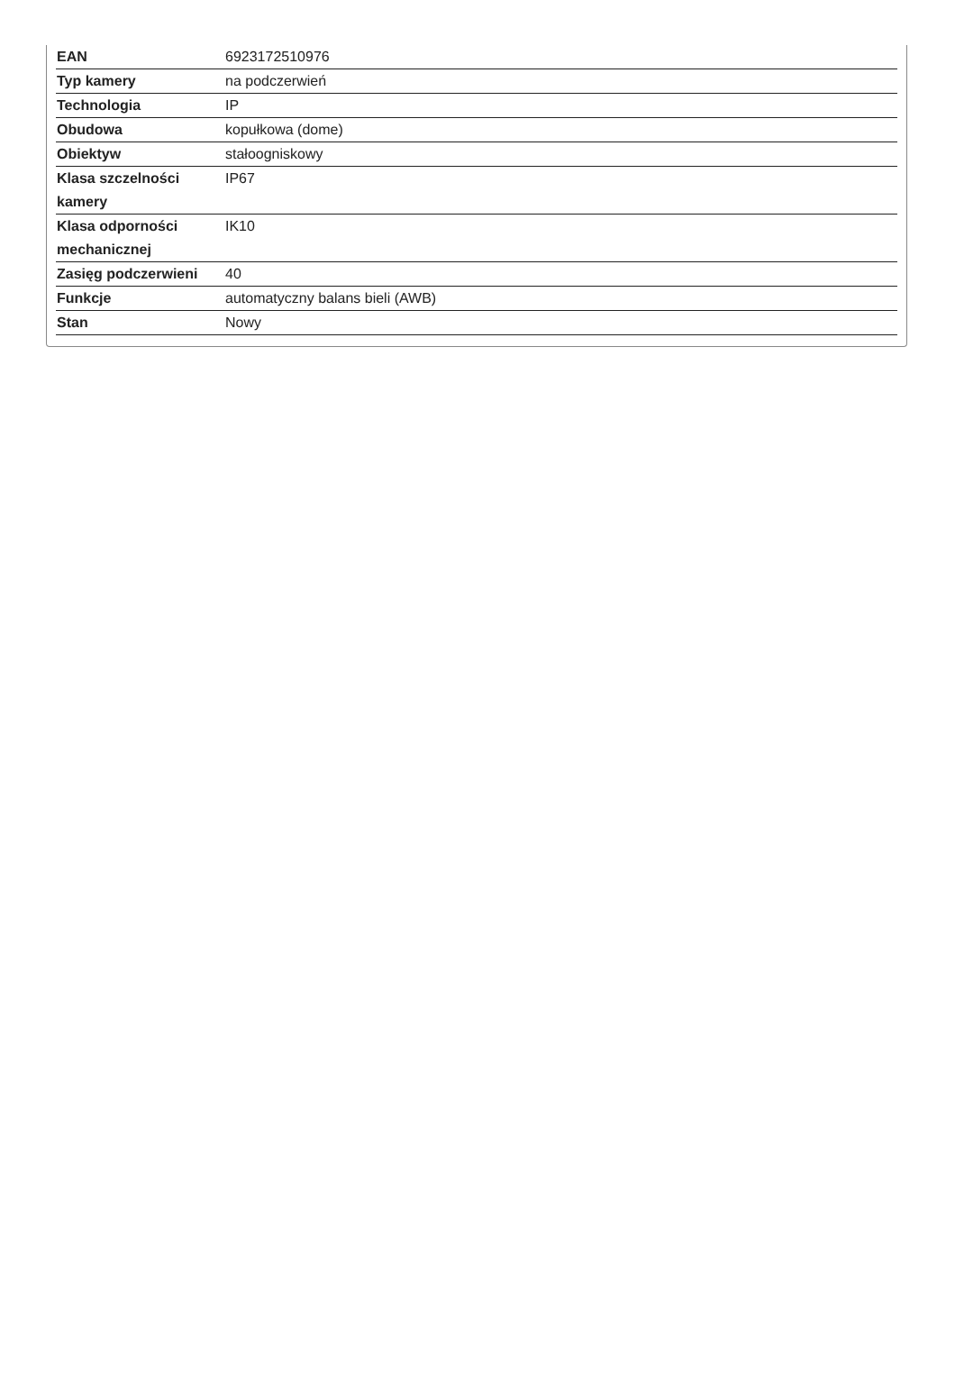| EAN | 6923172510976 |
| Typ kamery | na podczerwień |
| Technologia | IP |
| Obudowa | kopułkowa (dome) |
| Obiektyw | stałoogniskowy |
| Klasa szczelności kamery | IP67 |
| Klasa odporności mechanicznej | IK10 |
| Zasięg podczerwieni | 40 |
| Funkcje | automatyczny balans bieli (AWB) |
| Stan | Nowy |